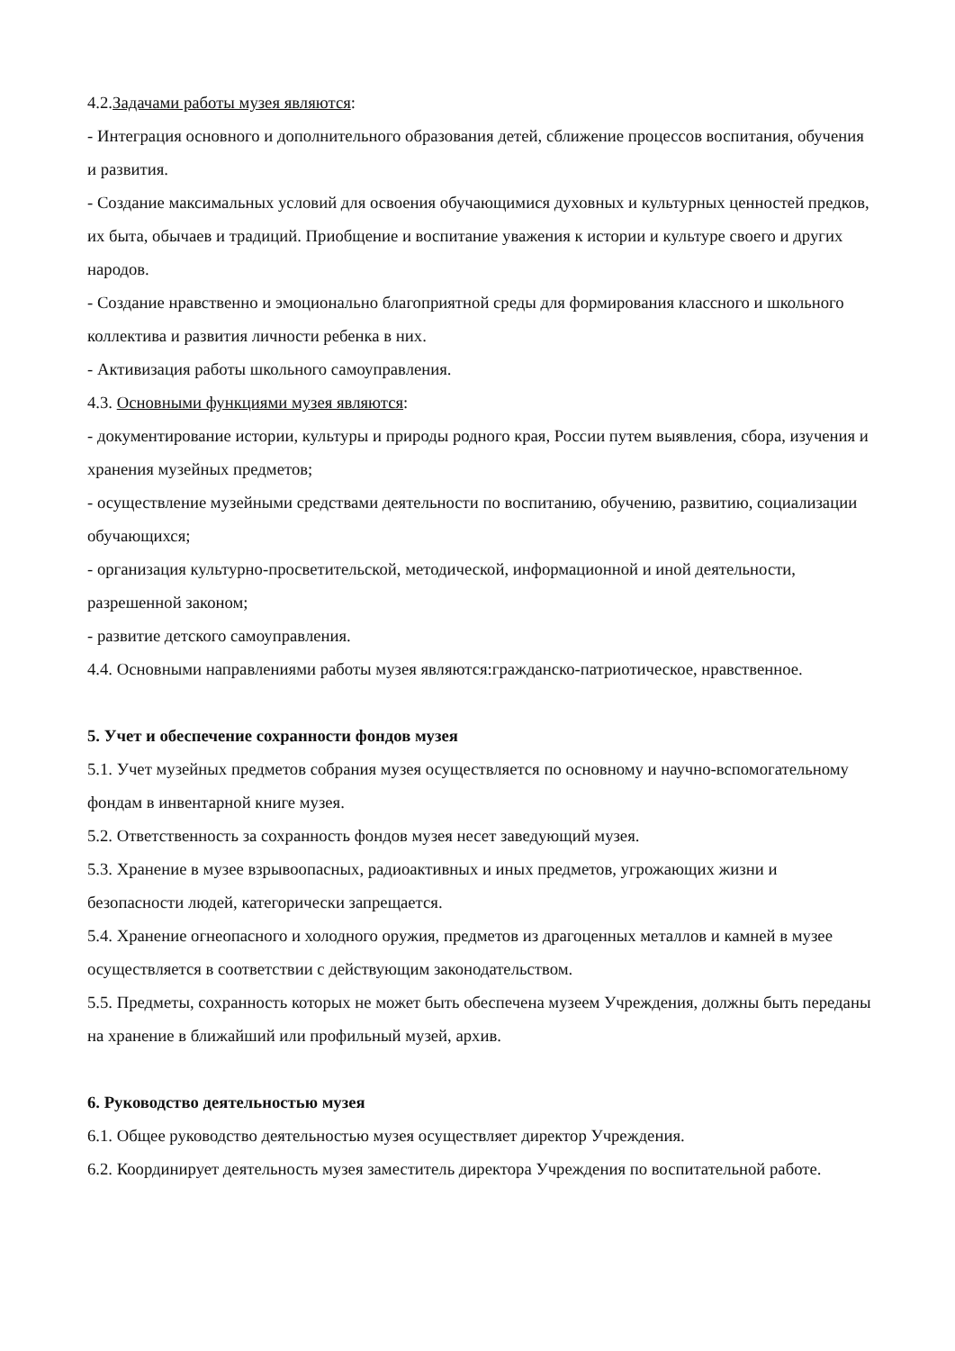4.2.Задачами работы музея являются:
- Интеграция основного и дополнительного образования детей, сближение процессов воспитания, обучения и развития.
- Создание максимальных условий для освоения обучающимися духовных и культурных ценностей предков, их быта, обычаев и традиций. Приобщение и воспитание уважения к истории и культуре своего и других народов.
- Создание нравственно и эмоционально благоприятной среды для формирования классного и школьного коллектива и развития личности ребенка в них.
- Активизация работы школьного самоуправления.
4.3. Основными функциями музея являются:
- документирование истории, культуры и природы родного края, России путем выявления, сбора, изучения и хранения музейных предметов;
- осуществление музейными средствами деятельности по воспитанию, обучению, развитию, социализации обучающихся;
- организация культурно-просветительской, методической, информационной и иной деятельности, разрешенной законом;
- развитие детского самоуправления.
4.4. Основными направлениями работы музея являются:гражданско-патриотическое, нравственное.
5. Учет и обеспечение сохранности фондов музея
5.1. Учет музейных предметов собрания музея осуществляется по основному и научно-вспомогательному фондам в инвентарной книге музея.
5.2. Ответственность за сохранность фондов музея несет заведующий музея.
5.3. Хранение в музее взрывоопасных, радиоактивных и иных предметов, угрожающих жизни и безопасности людей, категорически запрещается.
5.4. Хранение огнеопасного и холодного оружия, предметов из драгоценных металлов и камней в музее осуществляется в соответствии с действующим законодательством.
5.5. Предметы, сохранность которых не может быть обеспечена музеем Учреждения, должны быть переданы на хранение в ближайший или профильный музей, архив.
6. Руководство деятельностью музея
6.1. Общее руководство деятельностью музея осуществляет директор Учреждения.
6.2. Координирует деятельность музея заместитель директора Учреждения по воспитательной работе.